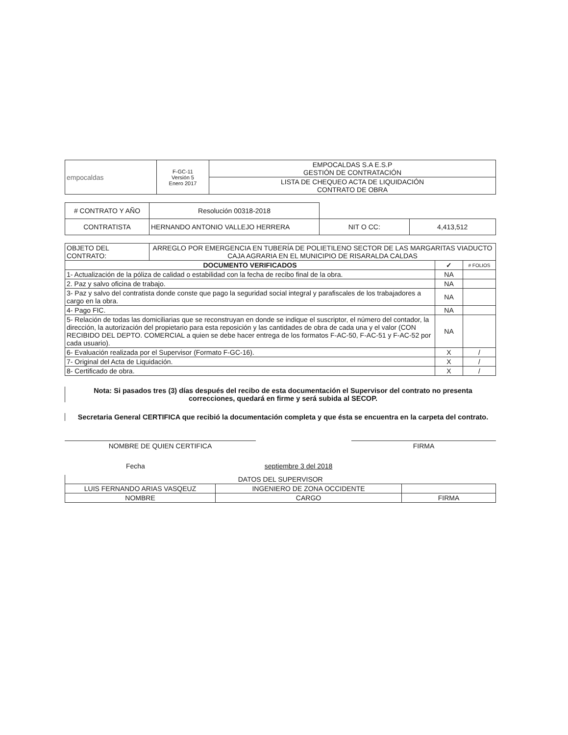| empocaldas | F-GC-11 Versión 5 Enero 2017 | EMPOCALDAS S.A E.S.P GESTIÓN DE CONTRATACIÓN |
| | | LISTA DE CHEQUEO ACTA DE LIQUIDACIÓN CONTRATO DE OBRA |
| # CONTRATO Y AÑO | Resolución 00318-2018 | | |
| CONTRATISTA | HERNANDO ANTONIO VALLEJO HERRERA | NIT O CC: | 4,413,512 |
| OBJETO DEL CONTRATO: | ARREGLO POR EMERGENCIA EN TUBERÍA DE POLIETILENO SECTOR DE LAS MARGARITAS VIADUCTO CAJA AGRARIA EN EL MUNICIPIO DE RISARALDA CALDAS | | |
| DOCUMENTO VERIFICADOS | | ✓ | # FOLIOS |
| 1- Actualización de la póliza de calidad o estabilidad con la fecha de recibo final de la obra. | | NA | |
| 2. Paz y salvo oficina de trabajo. | | NA | |
| 3- Paz y salvo del contratista donde conste que pago la seguridad social integral y parafiscales de los trabajadores a cargo en la obra. | | NA | |
| 4- Pago FIC. | | NA | |
| 5- Relación de todas las domiciliarias que se reconstruyan en donde se indique el suscriptor, el número del contador, la dirección, la autorización del propietario para esta reposición y las cantidades de obra de cada una y el valor (CON RECIBIDO DEL DEPTO. COMERCIAL a quien se debe hacer entrega de los formatos F-AC-50, F-AC-51 y F-AC-52 por cada usuario). | | NA | |
| 6- Evaluación realizada por el Supervisor (Formato F-GC-16). | | X | / |
| 7- Original del Acta de Liquidación. | | X | / |
| 8- Certificado de obra. | | X | / |
Nota: Si pasados tres (3) días después del recibo de esta documentación el Supervisor del contrato no presenta correcciones, quedará en firme y será subida al SECOP.
Secretaria General CERTIFICA que recibió la documentación completa y que ésta se encuentra en la carpeta del contrato.
NOMBRE DE QUIEN CERTIFICA FIRMA
Fecha septiembre 3 del 2018
| DATOS DEL SUPERVISOR | | |
| LUIS FERNANDO ARIAS VASQEUZ | INGENIERO DE ZONA OCCIDENTE | |
| NOMBRE | CARGO | FIRMA |